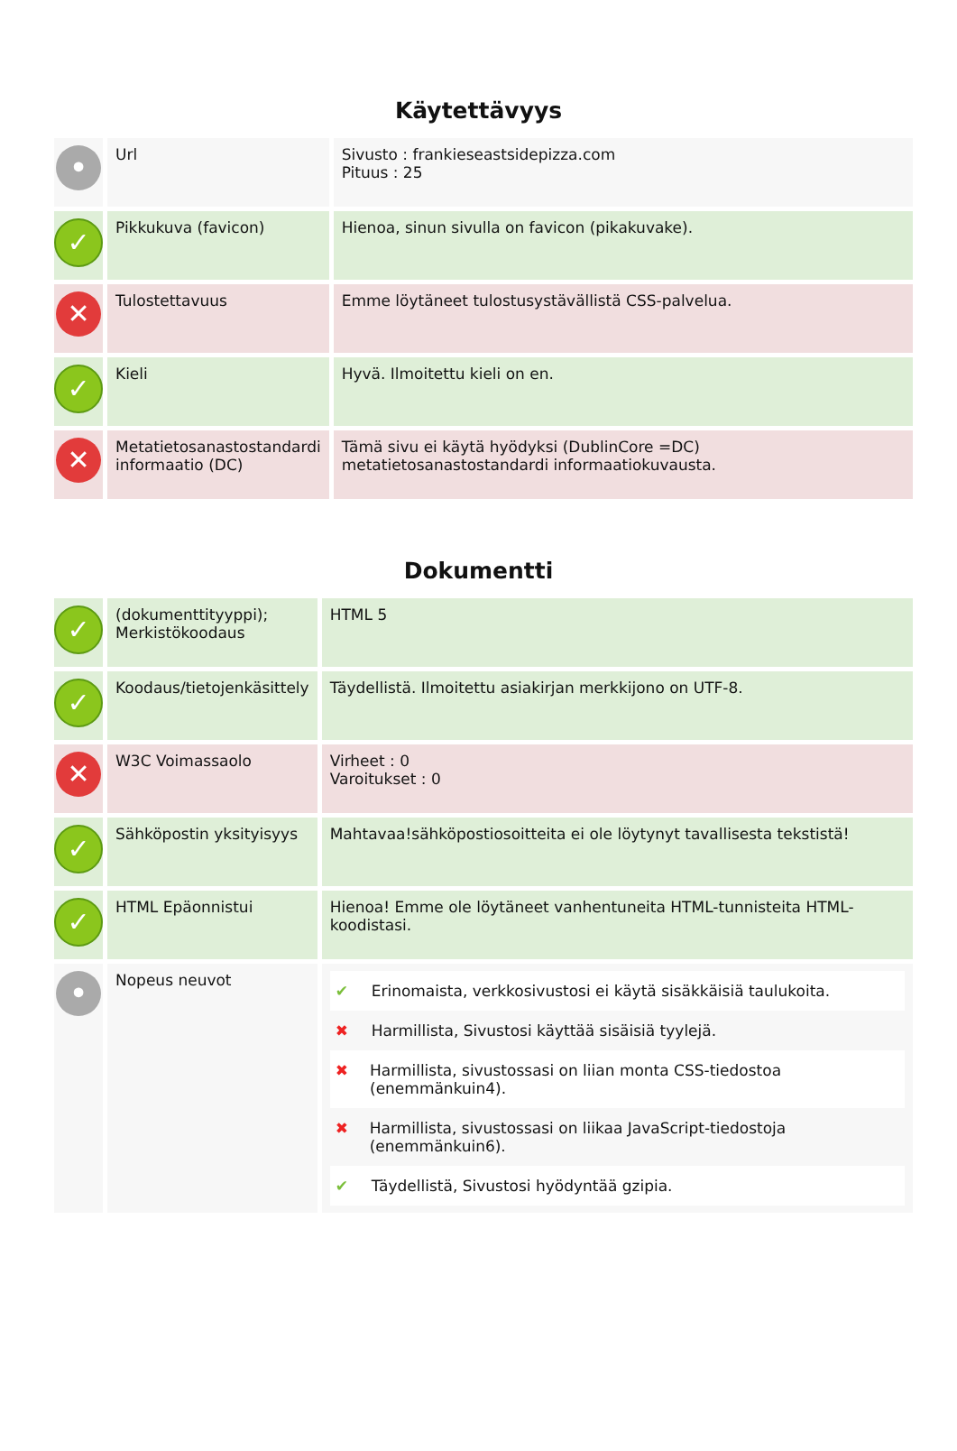Käytettävyys
| • | Url | Sivusto : frankieseastsidepizza.com Pituus : 25 |
| ✓ | Pikkukuva (favicon) | Hienoa, sinun sivulla on favicon (pikakuvake). |
| ✕ | Tulostettavuus | Emme löytäneet tulostusystävällistä CSS-palvelua. |
| ✓ | Kieli | Hyvä. Ilmoitettu kieli on en. |
| ✕ | Metatietosanastostandardi informaatio (DC) | Tämä sivu ei käytä hyödyksi (DublinCore =DC) metatietosanastostandardi informaatiokuvausta. |
Dokumentti
| ✓ | (dokumenttityyppi); Merkistökoodaus | HTML 5 |
| ✓ | Koodaus/tietojenkäsittely | Täydellistä. Ilmoitettu asiakirjan merkkijono on UTF-8. |
| ✕ | W3C Voimassaolo | Virheet : 0 Varoitukset : 0 |
| ✓ | Sähköpostin yksityisyys | Mahtavaa!sähköpostiosoitteita ei ole löytynyt tavallisesta tekstistä! |
| ✓ | HTML Epäonnistui | Hienoa! Emme ole löytäneet vanhentuneita HTML-tunnisteita HTML-koodistasi. |
| • | Nopeus neuvot | ✔ Erinomaista, verkkosivustosi ei käytä sisäkkäisiä taulukoita. ✖ Harmillista, Sivustosi käyttää sisäisiä tyylejä. ✖ Harmillista, sivustossasi on liian monta CSS-tiedostoa (enemmänkuin4). ✖ Harmillista, sivustossasi on liikaa JavaScript-tiedostoja (enemmänkuin6). ✔ Täydellistä, Sivustosi hyödyntää gzipia. |